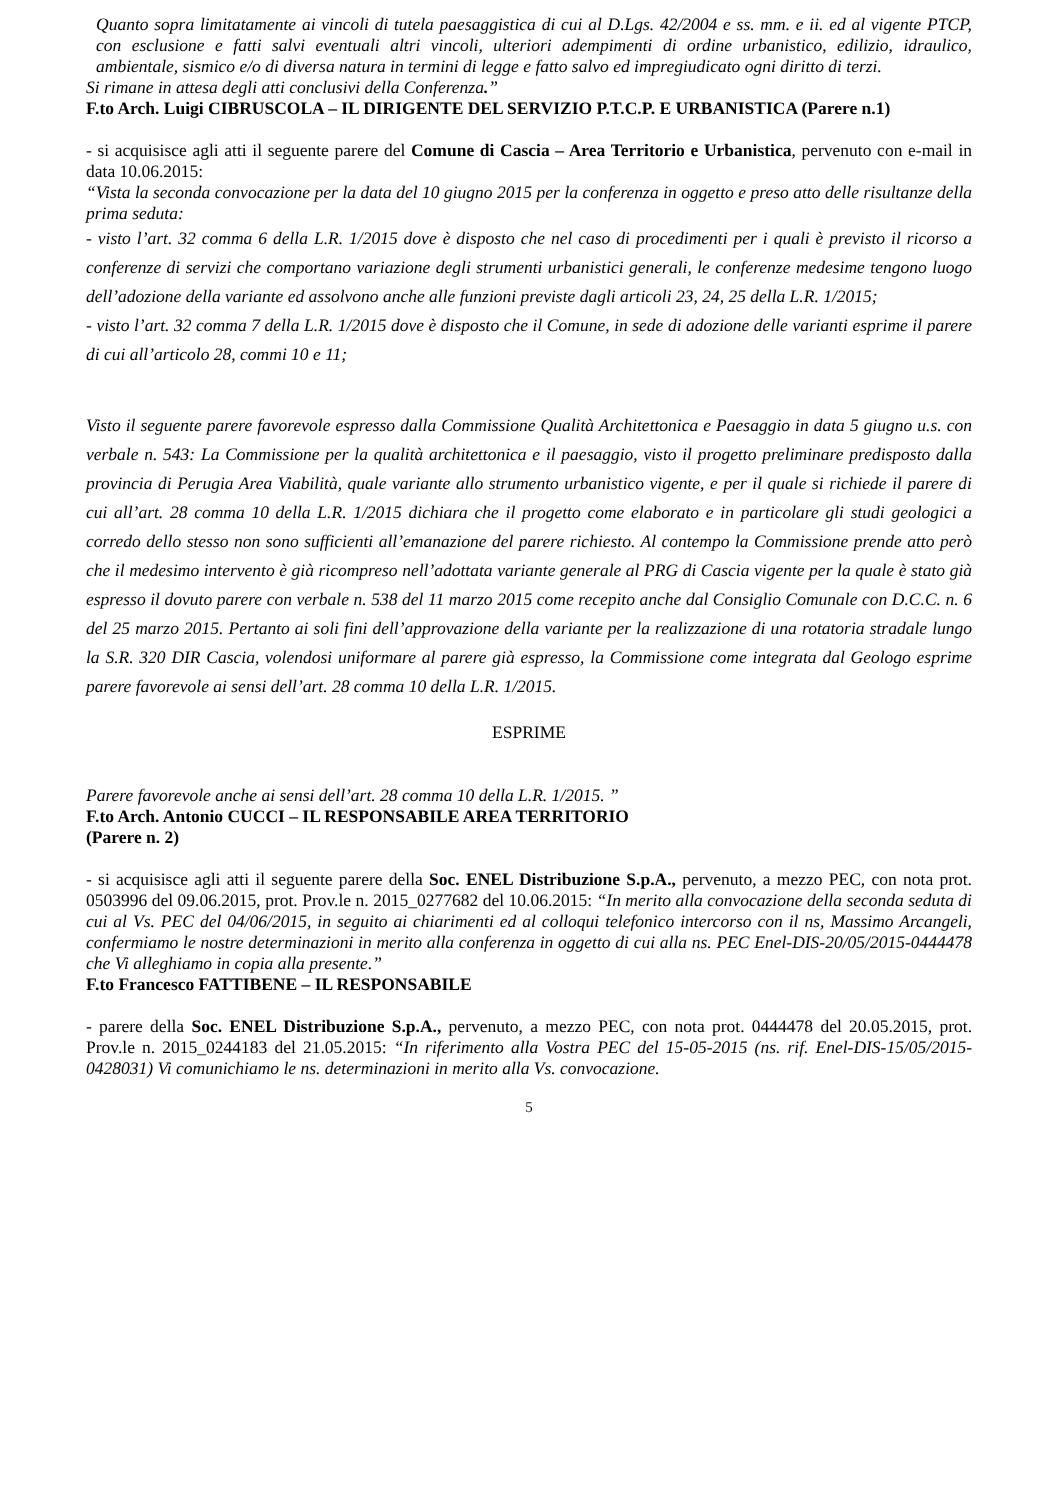Quanto sopra limitatamente ai vincoli di tutela paesaggistica di cui al D.Lgs. 42/2004 e ss. mm. e ii. ed al vigente PTCP, con esclusione e fatti salvi eventuali altri vincoli, ulteriori adempimenti di ordine urbanistico, edilizio, idraulico, ambientale, sismico e/o di diversa natura in termini di legge e fatto salvo ed impregiudicato ogni diritto di terzi.
Si rimane in attesa degli atti conclusivi della Conferenza.”
F.to Arch. Luigi CIBRUSCOLA – IL DIRIGENTE DEL SERVIZIO P.T.C.P. E URBANISTICA (Parere n.1)
- si acquisisce agli atti il seguente parere del Comune di Cascia – Area Territorio e Urbanistica, pervenuto con e-mail in data 10.06.2015:
“Vista la seconda convocazione per la data del 10 giugno 2015 per la conferenza in oggetto e preso atto delle risultanze della prima seduta:
- visto l’art. 32 comma 6 della L.R. 1/2015 dove è disposto che nel caso di procedimenti per i quali è previsto il ricorso a conferenze di servizi che comportano variazione degli strumenti urbanistici generali, le conferenze medesime tengono luogo dell’adozione della variante ed assolvono anche alle funzioni previste dagli articoli 23, 24, 25 della L.R. 1/2015;
- visto l’art. 32 comma 7 della L.R. 1/2015 dove è disposto che il Comune, in sede di adozione delle varianti esprime il parere di cui all’articolo 28, commi 10 e 11;
Visto il seguente parere favorevole espresso dalla Commissione Qualità Architettonica e Paesaggio in data 5 giugno u.s. con verbale n. 543: La Commissione per la qualità architettonica e il paesaggio, visto il progetto preliminare predisposto dalla provincia di Perugia Area Viabilità, quale variante allo strumento urbanistico vigente, e per il quale si richiede il parere di cui all’art. 28 comma 10 della L.R. 1/2015 dichiara che il progetto come elaborato e in particolare gli studi geologici a corredo dello stesso non sono sufficienti all’emanazione del parere richiesto. Al contempo la Commissione prende atto però che il medesimo intervento è già ricompreso nell’adottata variante generale al PRG di Cascia vigente per la quale è stato già espresso il dovuto parere con verbale n. 538 del 11 marzo 2015 come recepito anche dal Consiglio Comunale con D.C.C. n. 6 del 25 marzo 2015. Pertanto ai soli fini dell’approvazione della variante per la realizzazione di una rotatoria stradale lungo la S.R. 320 DIR Cascia, volendosi uniformare al parere già espresso, la Commissione come integrata dal Geologo esprime parere favorevole ai sensi dell’art. 28 comma 10 della L.R. 1/2015.
ESPRIME
Parere favorevole anche ai sensi dell’art. 28 comma 10 della L.R. 1/2015. ”
F.to Arch. Antonio CUCCI – IL RESPONSABILE AREA TERRITORIO
(Parere n. 2)
- si acquisisce agli atti il seguente parere della Soc. ENEL Distribuzione S.p.A., pervenuto, a mezzo PEC, con nota prot. 0503996 del 09.06.2015, prot. Prov.le n. 2015_0277682 del 10.06.2015: “In merito alla convocazione della seconda seduta di cui al Vs. PEC del 04/06/2015, in seguito ai chiarimenti ed al colloqui telefonico intercorso con il ns, Massimo Arcangeli, confermiamo le nostre determinazioni in merito alla conferenza in oggetto di cui alla ns. PEC Enel-DIS-20/05/2015-0444478 che Vi alleghiamo in copia alla presente.”
F.to Francesco FATTIBENE – IL RESPONSABILE
- parere della Soc. ENEL Distribuzione S.p.A., pervenuto, a mezzo PEC, con nota prot. 0444478 del 20.05.2015, prot. Prov.le n. 2015_0244183 del 21.05.2015: “In riferimento alla Vostra PEC del 15-05-2015 (ns. rif. Enel-DIS-15/05/2015-0428031) Vi comunichiamo le ns. determinazioni in merito alla Vs. convocazione.
5